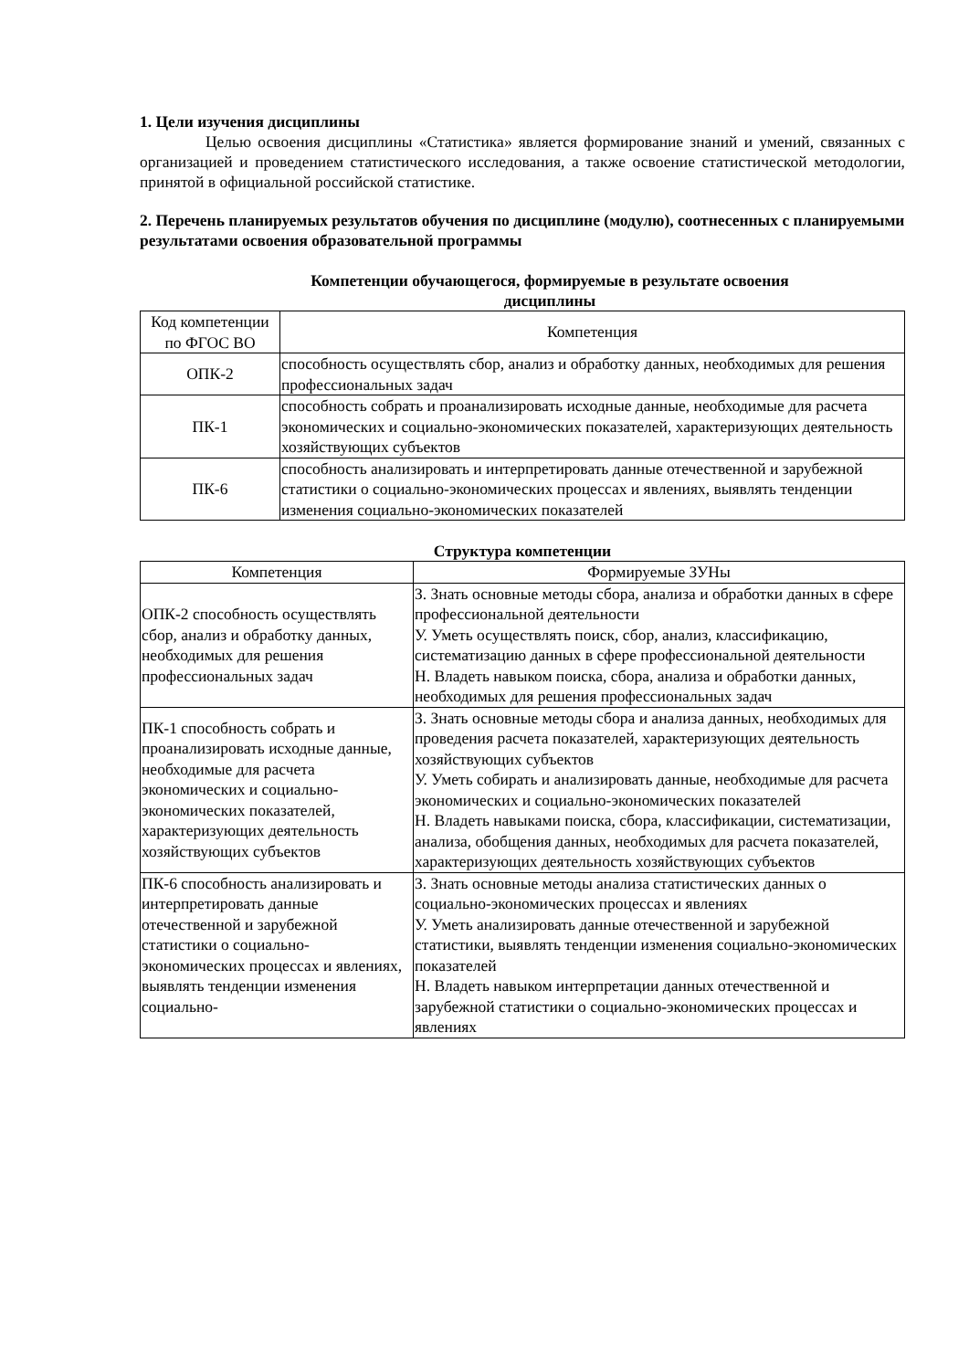1. Цели изучения дисциплины
Целью освоения дисциплины «Статистика» является формирование знаний и умений, связанных с организацией и проведением статистического исследования, а также освоение статистической методологии, принятой в официальной российской статистике.
2. Перечень планируемых результатов обучения по дисциплине (модулю), соотнесенных с планируемыми результатами освоения образовательной программы
Компетенции обучающегося, формируемые в результате освоения
дисциплины
| Код компетенции по ФГОС ВО | Компетенция |
| --- | --- |
| ОПК-2 | способность осуществлять сбор, анализ и обработку данных, необходимых для решения профессиональных задач |
| ПК-1 | способность собрать и проанализировать исходные данные, необходимые для расчета экономических и социально-экономических показателей, характеризующих деятельность хозяйствующих субъектов |
| ПК-6 | способность анализировать и интерпретировать данные отечественной и зарубежной статистики о социально-экономических процессах и явлениях, выявлять тенденции изменения социально-экономических показателей |
Структура компетенции
| Компетенция | Формируемые ЗУНы |
| --- | --- |
| ОПК-2 способность осуществлять сбор, анализ и обработку данных, необходимых для решения профессиональных задач | З. Знать основные методы сбора, анализа и обработки данных в сфере профессиональной деятельности У. Уметь осуществлять поиск, сбор, анализ, классификацию, систематизацию данных в сфере профессиональной деятельности Н. Владеть навыком поиска, сбора, анализа и обработки данных, необходимых для решения профессиональных задач |
| ПК-1 способность собрать и проанализировать исходные данные, необходимые для расчета экономических и социально-экономических показателей, характеризующих деятельность хозяйствующих субъектов | З. Знать основные методы сбора и анализа данных, необходимых для проведения расчета показателей, характеризующих деятельность хозяйствующих субъектов У. Уметь собирать и анализировать данные, необходимые для расчета экономических и социально-экономических показателей Н. Владеть навыками поиска, сбора, классификации, систематизации, анализа, обобщения данных, необходимых для расчета показателей, характеризующих деятельность хозяйствующих субъектов |
| ПК-6 способность анализировать и интерпретировать данные отечественной и зарубежной статистики о социально-экономических процессах и явлениях, выявлять тенденции изменения социально- | З. Знать основные методы анализа статистических данных о социально-экономических процессах и явлениях У. Уметь анализировать данные отечественной и зарубежной статистики, выявлять тенденции изменения социально-экономических показателей Н. Владеть навыком интерпретации данных отечественной и зарубежной статистики о социально-экономических процессах и явлениях |